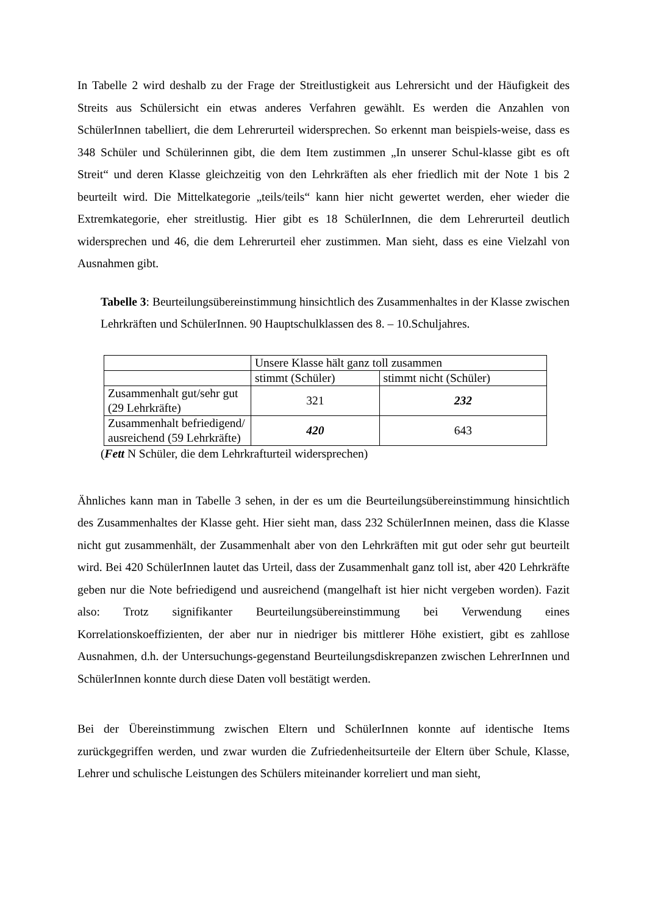In Tabelle 2 wird deshalb zu der Frage der Streitlustigkeit aus Lehrersicht und der Häufigkeit des Streits aus Schülersicht ein etwas anderes Verfahren gewählt. Es werden die Anzahlen von SchülerInnen tabelliert, die dem Lehrerurteil widersprechen. So erkennt man beispiels-weise, dass es 348 Schüler und Schülerinnen gibt, die dem Item zustimmen „In unserer Schul-klasse gibt es oft Streit“ und deren Klasse gleichzeitig von den Lehrkräften als eher friedlich mit der Note 1 bis 2 beurteilt wird. Die Mittelkategorie „teils/teils“ kann hier nicht gewertet werden, eher wieder die Extremkategorie, eher streitlustig. Hier gibt es 18 SchülerInnen, die dem Lehrerurteil deutlich widersprechen und 46, die dem Lehrerurteil eher zustimmen. Man sieht, dass es eine Vielzahl von Ausnahmen gibt.
Tabelle 3: Beurteilungsübereinstimmung hinsichtlich des Zusammenhaltes in der Klasse zwischen Lehrkräften und SchülerInnen. 90 Hauptschulklassen des 8. – 10.Schuljahres.
| | Unsere Klasse hält ganz toll zusammen | |
| | stimmt (Schüler) | stimmt nicht (Schüler) |
| Zusammenhalt gut/sehr gut (29 Lehrkräfte) | 321 | 232 |
| Zusammenhalt befriedigend/ ausreichend (59 Lehrkräfte) | 420 | 643 |
(Fett N Schüler, die dem Lehrkrafturteil widersprechen)
Ähnliches kann man in Tabelle 3 sehen, in der es um die Beurteilungsübereinstimmung hinsichtlich des Zusammenhaltes der Klasse geht. Hier sieht man, dass 232 SchülerInnen meinen, dass die Klasse nicht gut zusammenhält, der Zusammenhalt aber von den Lehrkräften mit gut oder sehr gut beurteilt wird. Bei 420 SchülerInnen lautet das Urteil, dass der Zusammenhalt ganz toll ist, aber 420 Lehrkräfte geben nur die Note befriedigend und ausreichend (mangelhaft ist hier nicht vergeben worden). Fazit also: Trotz signifikanter Beurteilungsübereinstimmung bei Verwendung eines Korrelationskoeffizienten, der aber nur in niedriger bis mittlerer Höhe existiert, gibt es zahllose Ausnahmen, d.h. der Untersuchungs-gegenstand Beurteilungsdiskrepanzen zwischen LehrerInnen und SchülerInnen konnte durch diese Daten voll bestätigt werden.
Bei der Übereinstimmung zwischen Eltern und SchülerInnen konnte auf identische Items zurückgegriffen werden, und zwar wurden die Zufriedenheitsurteile der Eltern über Schule, Klasse, Lehrer und schulische Leistungen des Schülers miteinander korreliert und man sieht,